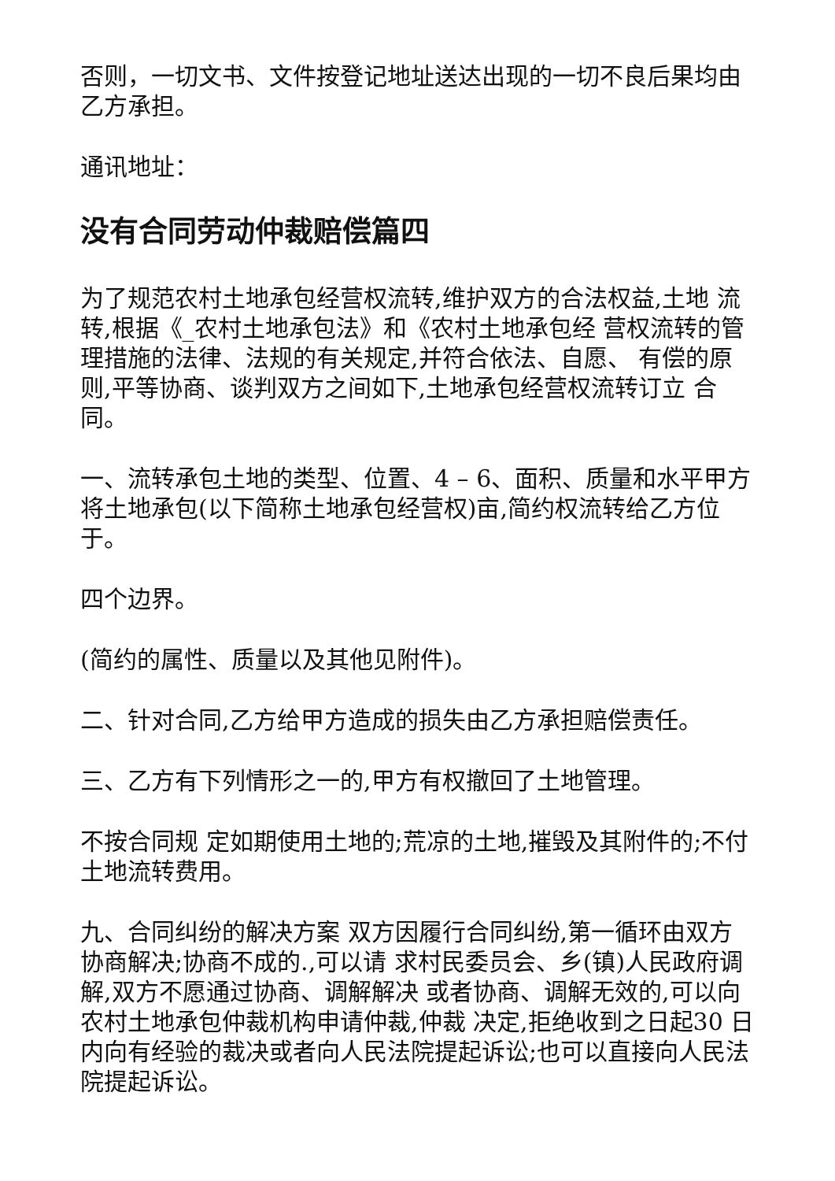否则，一切文书、文件按登记地址送达出现的一切不良后果均由乙方承担。
通讯地址：
没有合同劳动仲裁赔偿篇四
为了规范农村土地承包经营权流转,维护双方的合法权益,土地 流转,根据《_农村土地承包法》和《农村土地承包经 营权流转的管理措施的法律、法规的有关规定,并符合依法、自愿、 有偿的原则,平等协商、谈判双方之间如下,土地承包经营权流转订立 合同。
一、流转承包土地的类型、位置、4 – 6、面积、质量和水平甲方将土地承包(以下简称土地承包经营权)亩,简约权流转给乙方位 于。
四个边界。
(简约的属性、质量以及其他见附件)。
二、针对合同,乙方给甲方造成的损失由乙方承担赔偿责任。
三、乙方有下列情形之一的,甲方有权撤回了土地管理。
不按合同规 定如期使用土地的;荒凉的土地,摧毁及其附件的;不付土地流转费用。
九、合同纠纷的解决方案 双方因履行合同纠纷,第一循环由双方协商解决;协商不成的.,可以请 求村民委员会、乡(镇)人民政府调解,双方不愿通过协商、调解解决 或者协商、调解无效的,可以向农村土地承包仲裁机构申请仲裁,仲裁 决定,拒绝收到之日起30 日内向有经验的裁决或者向人民法院提起诉讼;也可以直接向人民法院提起诉讼。